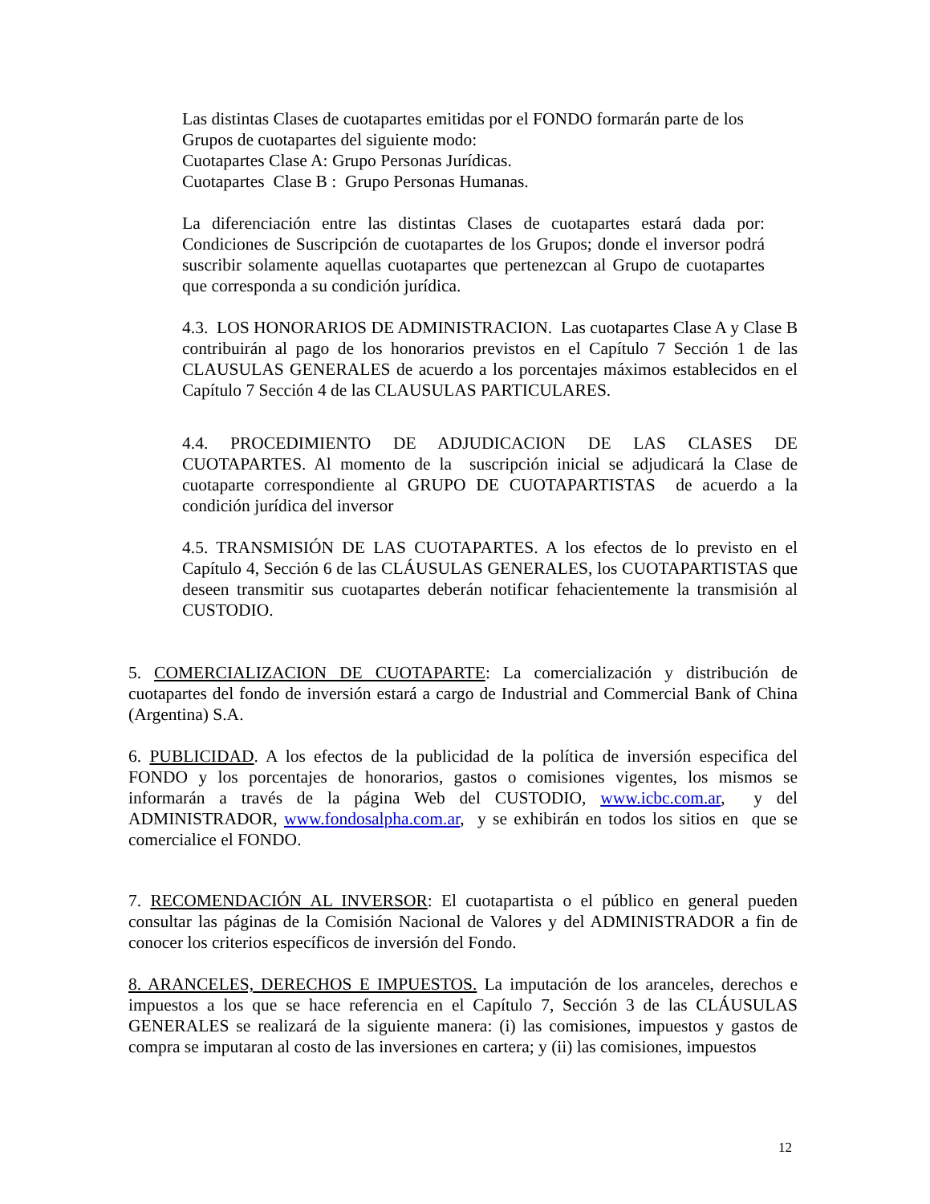Las distintas Clases de cuotapartes emitidas por el FONDO formarán parte de los Grupos de cuotapartes del siguiente modo:
Cuotapartes Clase A: Grupo Personas Jurídicas.
Cuotapartes Clase B : Grupo Personas Humanas.
La diferenciación entre las distintas Clases de cuotapartes estará dada por: Condiciones de Suscripción de cuotapartes de los Grupos; donde el inversor podrá suscribir solamente aquellas cuotapartes que pertenezcan al Grupo de cuotapartes que corresponda a su condición jurídica.
4.3. LOS HONORARIOS DE ADMINISTRACION. Las cuotapartes Clase A y Clase B contribuirán al pago de los honorarios previstos en el Capítulo 7 Sección 1 de las CLAUSULAS GENERALES de acuerdo a los porcentajes máximos establecidos en el Capítulo 7 Sección 4 de las CLAUSULAS PARTICULARES.
4.4. PROCEDIMIENTO DE ADJUDICACION DE LAS CLASES DE CUOTAPARTES. Al momento de la suscripción inicial se adjudicará la Clase de cuotaparte correspondiente al GRUPO DE CUOTAPARTISTAS de acuerdo a la condición jurídica del inversor
4.5. TRANSMISIÓN DE LAS CUOTAPARTES. A los efectos de lo previsto en el Capítulo 4, Sección 6 de las CLÁUSULAS GENERALES, los CUOTAPARTISTAS que deseen transmitir sus cuotapartes deberán notificar fehacientemente la transmisión al CUSTODIO.
5. COMERCIALIZACION DE CUOTAPARTE: La comercialización y distribución de cuotapartes del fondo de inversión estará a cargo de Industrial and Commercial Bank of China (Argentina) S.A.
6. PUBLICIDAD. A los efectos de la publicidad de la política de inversión especifica del FONDO y los porcentajes de honorarios, gastos o comisiones vigentes, los mismos se informarán a través de la página Web del CUSTODIO, www.icbc.com.ar, y del ADMINISTRADOR, www.fondosalpha.com.ar, y se exhibirán en todos los sitios en que se comercialice el FONDO.
7. RECOMENDACIÓN AL INVERSOR: El cuotapartista o el público en general pueden consultar las páginas de la Comisión Nacional de Valores y del ADMINISTRADOR a fin de conocer los criterios específicos de inversión del Fondo.
8. ARANCELES, DERECHOS E IMPUESTOS. La imputación de los aranceles, derechos e impuestos a los que se hace referencia en el Capítulo 7, Sección 3 de las CLÁUSULAS GENERALES se realizará de la siguiente manera: (i) las comisiones, impuestos y gastos de compra se imputaran al costo de las inversiones en cartera; y (ii) las comisiones, impuestos
12